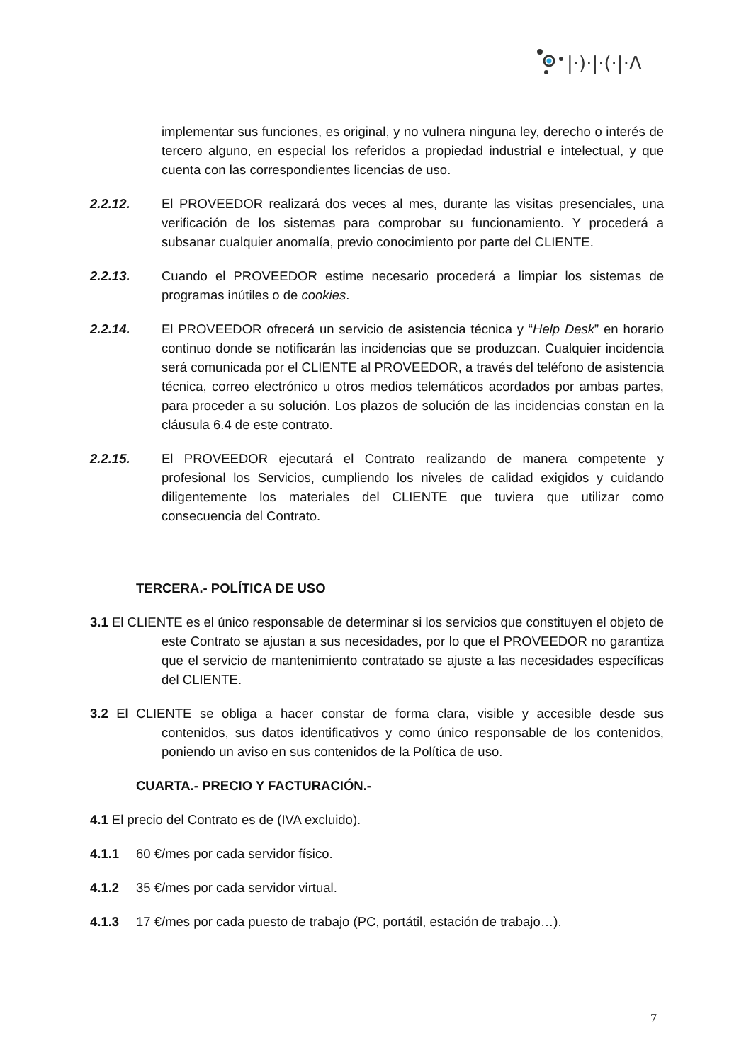|·)·|·(·|·Λ
implementar sus funciones, es original, y no vulnera ninguna ley, derecho o interés de tercero alguno, en especial los referidos a propiedad industrial e intelectual, y que cuenta con las correspondientes licencias de uso.
2.2.12. El PROVEEDOR realizará dos veces al mes, durante las visitas presenciales, una verificación de los sistemas para comprobar su funcionamiento. Y procederá a subsanar cualquier anomalía, previo conocimiento por parte del CLIENTE.
2.2.13. Cuando el PROVEEDOR estime necesario procederá a limpiar los sistemas de programas inútiles o de cookies.
2.2.14. El PROVEEDOR ofrecerá un servicio de asistencia técnica y “Help Desk” en horario continuo donde se notificarán las incidencias que se produzcan. Cualquier incidencia será comunicada por el CLIENTE al PROVEEDOR, a través del teléfono de asistencia técnica, correo electrónico u otros medios telemáticos acordados por ambas partes, para proceder a su solución. Los plazos de solución de las incidencias constan en la cláusula 6.4 de este contrato.
2.2.15. El PROVEEDOR ejecutará el Contrato realizando de manera competente y profesional los Servicios, cumpliendo los niveles de calidad exigidos y cuidando diligentemente los materiales del CLIENTE que tuviera que utilizar como consecuencia del Contrato.
TERCERA.- POLÍTICA DE USO
3.1 El CLIENTE es el único responsable de determinar si los servicios que constituyen el objeto de este Contrato se ajustan a sus necesidades, por lo que el PROVEEDOR no garantiza que el servicio de mantenimiento contratado se ajuste a las necesidades específicas del CLIENTE.
3.2 El CLIENTE se obliga a hacer constar de forma clara, visible y accesible desde sus contenidos, sus datos identificativos y como único responsable de los contenidos, poniendo un aviso en sus contenidos de la Política de uso.
CUARTA.- PRECIO Y FACTURACIÓN.-
4.1 El precio del Contrato es de (IVA excluido).
4.1.1 60 €/mes por cada servidor físico.
4.1.2 35 €/mes por cada servidor virtual.
4.1.3 17 €/mes por cada puesto de trabajo (PC, portátil, estación de trabajo…).
7